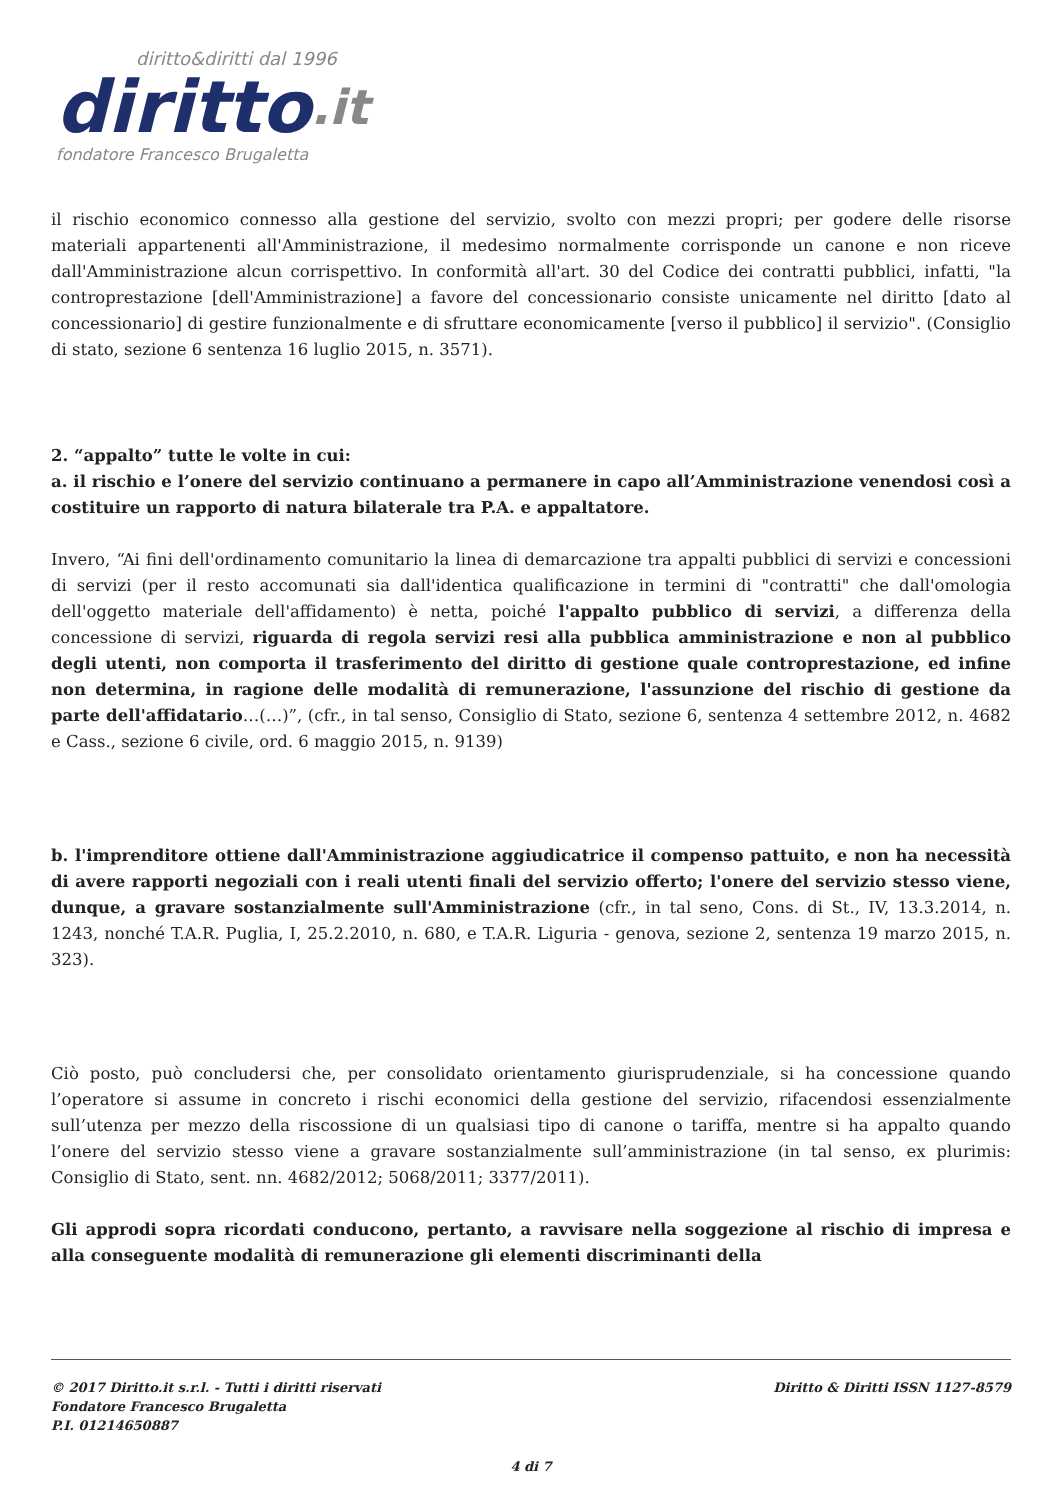diritto&diritti dal 1996
diritto.it
fondatore Francesco Brugaletta
il rischio economico connesso alla gestione del servizio, svolto con mezzi propri; per godere delle risorse materiali appartenenti all'Amministrazione, il medesimo normalmente corrisponde un canone e non riceve dall'Amministrazione alcun corrispettivo. In conformità all'art. 30 del Codice dei contratti pubblici, infatti, "la controprestazione [dell'Amministrazione] a favore del concessionario consiste unicamente nel diritto [dato al concessionario] di gestire funzionalmente e di sfruttare economicamente [verso il pubblico] il servizio". (Consiglio di stato, sezione 6 sentenza 16 luglio 2015, n. 3571).
2. “appalto” tutte le volte in cui:
a. il rischio e l’onere del servizio continuano a permanere in capo all’Amministrazione venendosi così a costituire un rapporto di natura bilaterale tra P.A. e appaltatore.
Invero, “Ai fini dell'ordinamento comunitario la linea di demarcazione tra appalti pubblici di servizi e concessioni di servizi (per il resto accomunati sia dall'identica qualificazione in termini di "contratti" che dall'omologia dell'oggetto materiale dell'affidamento) è netta, poiché l'appalto pubblico di servizi, a differenza della concessione di servizi, riguarda di regola servizi resi alla pubblica amministrazione e non al pubblico degli utenti, non comporta il trasferimento del diritto di gestione quale controprestazione, ed infine non determina, in ragione delle modalità di remunerazione, l'assunzione del rischio di gestione da parte dell'affidatario…(…)”, (cfr., in tal senso, Consiglio di Stato, sezione 6, sentenza 4 settembre 2012, n. 4682 e Cass., sezione 6 civile, ord. 6 maggio 2015, n. 9139)
b. l'imprenditore ottiene dall'Amministrazione aggiudicatrice il compenso pattuito, e non ha necessità di avere rapporti negoziali con i reali utenti finali del servizio offerto; l'onere del servizio stesso viene, dunque, a gravare sostanzialmente sull'Amministrazione (cfr., in tal seno, Cons. di St., IV, 13.3.2014, n. 1243, nonché T.A.R. Puglia, I, 25.2.2010, n. 680, e T.A.R. Liguria - genova, sezione 2, sentenza 19 marzo 2015, n. 323).
Ciò posto, può concludersi che, per consolidato orientamento giurisprudenziale, si ha concessione quando l’operatore si assume in concreto i rischi economici della gestione del servizio, rifacendosi essenzialmente sull’utenza per mezzo della riscossione di un qualsiasi tipo di canone o tariffa, mentre si ha appalto quando l’onere del servizio stesso viene a gravare sostanzialmente sull’amministrazione (in tal senso, ex plurimis: Consiglio di Stato, sent. nn. 4682/2012; 5068/2011; 3377/2011).
Gli approdi sopra ricordati conducono, pertanto, a ravvisare nella soggezione al rischio di impresa e alla conseguente modalità di remunerazione gli elementi discriminanti della
© 2017 Diritto.it s.r.l. - Tutti i diritti riservati
Fondatore Francesco Brugaletta
P.I. 01214650887
Diritto & Diritti ISSN 1127-8579
4 di 7